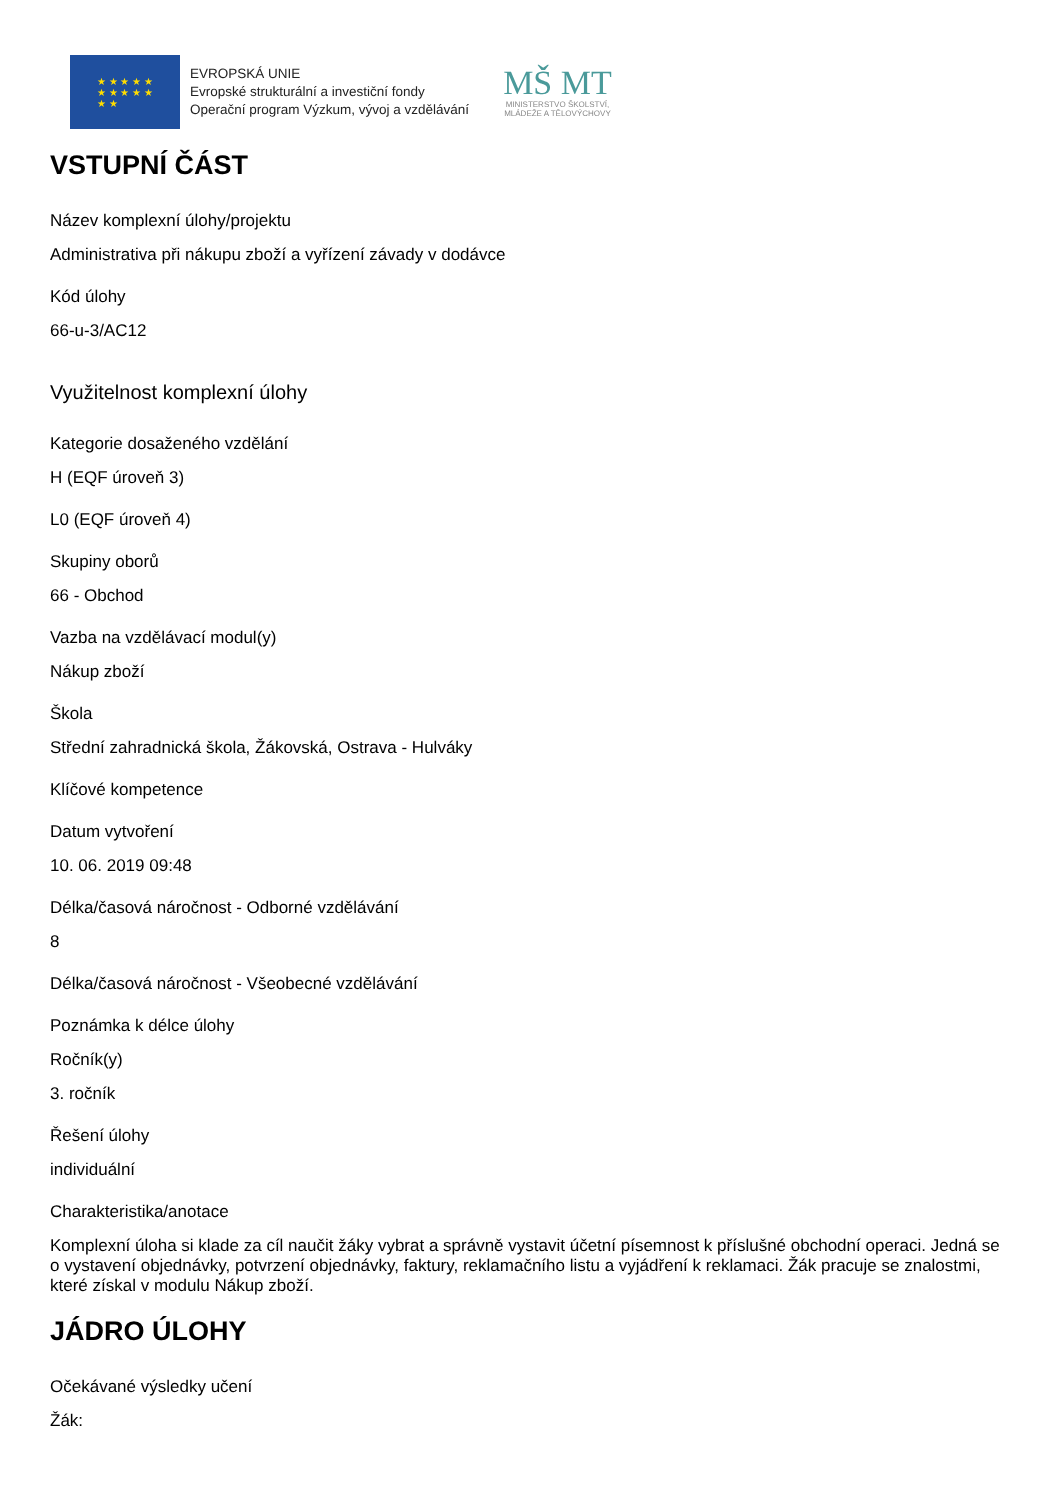★ ★ ★ ★ ★
★ ★ ★ ★ ★
★ ★
EVROPSKÁ UNIE
Evropské strukturální a investiční fondy
Operační program Výzkum, vývoj a vzdělávání
MŠ MT
MINISTERSTVO ŠKOLSTVÍ,
MLÁDEŽE A TĚLOVÝCHOVY
VSTUPNÍ ČÁST
Název komplexní úlohy/projektu
Administrativa při nákupu zboží a vyřízení závady v dodávce
Kód úlohy
66-u-3/AC12
Využitelnost komplexní úlohy
Kategorie dosaženého vzdělání
H (EQF úroveň 3)
L0 (EQF úroveň 4)
Skupiny oborů
66 - Obchod
Vazba na vzdělávací modul(y)
Nákup zboží
Škola
Střední zahradnická škola, Žákovská, Ostrava - Hulváky
Klíčové kompetence
Datum vytvoření
10. 06. 2019 09:48
Délka/časová náročnost - Odborné vzdělávání
8
Délka/časová náročnost - Všeobecné vzdělávání
Poznámka k délce úlohy
Ročník(y)
3. ročník
Řešení úlohy
individuální
Charakteristika/anotace
Komplexní úloha si klade za cíl naučit žáky vybrat a správně vystavit účetní písemnost k příslušné obchodní operaci. Jedná se o vystavení objednávky, potvrzení objednávky, faktury, reklamačního listu a vyjádření k reklamaci. Žák pracuje se znalostmi, které získal v modulu Nákup zboží.
JÁDRO ÚLOHY
Očekávané výsledky učení
Žák: